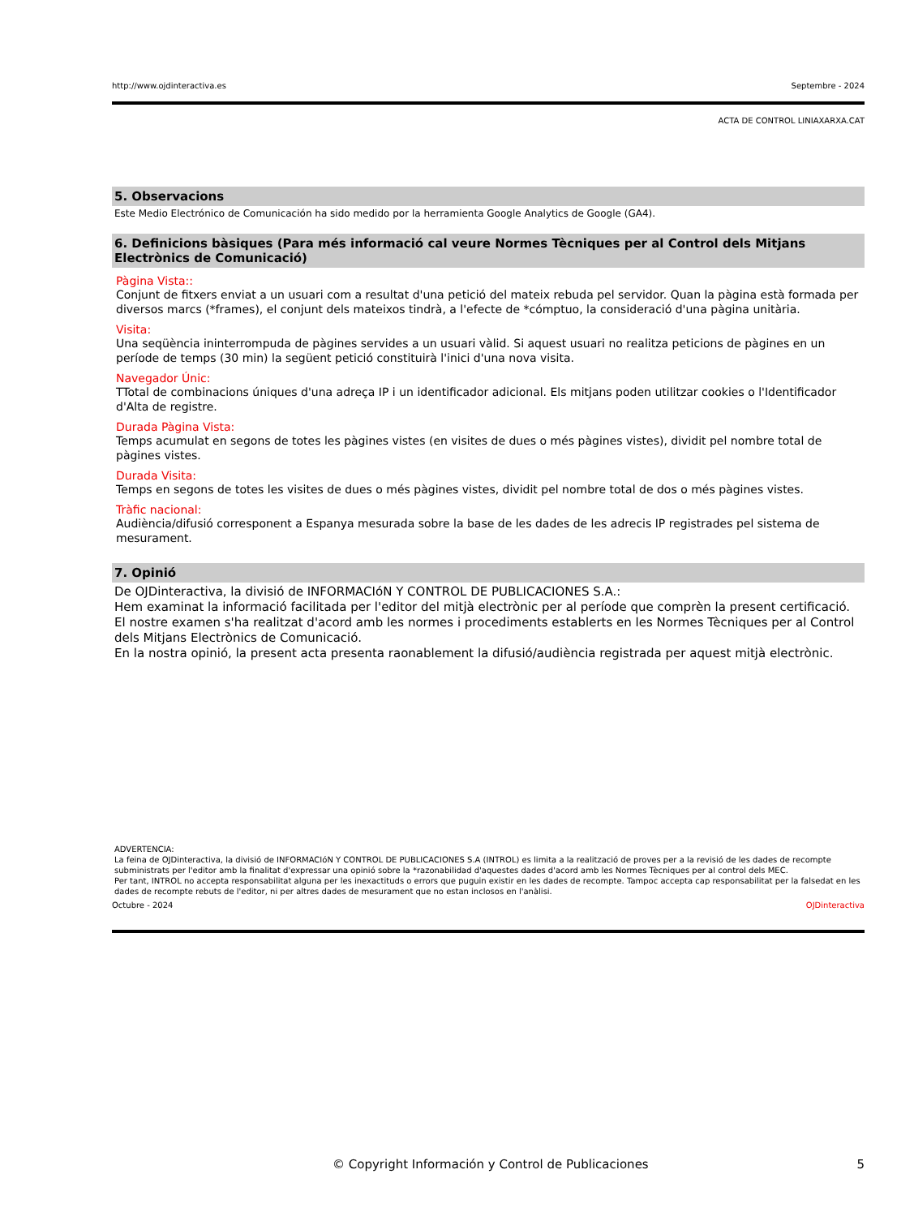http://www.ojdinteractiva.es Septembre - 2024
ACTA DE CONTROL LINIAXARXA.CAT
5. Observacions
Este Medio Electrónico de Comunicación ha sido medido por la herramienta Google Analytics de Google (GA4).
6. Definicions bàsiques (Para més informació cal veure Normes Tècniques per al Control dels Mitjans Electrònics de Comunicació)
Pàgina Vista::
Conjunt de fitxers enviat a un usuari com a resultat d'una petició del mateix rebuda pel servidor. Quan la pàgina està formada per diversos marcs (*frames), el conjunt dels mateixos tindrà, a l'efecte de *cómptuo, la consideració d'una pàgina unitària.
Visita:
Una seqüència ininterrompuda de pàgines servides a un usuari vàlid. Si aquest usuari no realitza peticions de pàgines en un període de temps (30 min) la següent petició constituirà l'inici d'una nova visita.
Navegador Únic:
TTotal de combinacions úniques d'una adreça IP i un identificador adicional. Els mitjans poden utilitzar cookies o l'Identificador d'Alta de registre.
Durada Pàgina Vista:
Temps acumulat en segons de totes les pàgines vistes (en visites de dues o més pàgines vistes), dividit pel nombre total de pàgines vistes.
Durada Visita:
Temps en segons de totes les visites de dues o més pàgines vistes, dividit pel nombre total de dos o més pàgines vistes.
Tràfic nacional:
Audiència/difusió corresponent a Espanya mesurada sobre la base de les dades de les adrecis IP registrades pel sistema de mesurament.
7. Opinió
De OJDinteractiva, la divisió de INFORMACIóN Y CONTROL DE PUBLICACIONES S.A.:
Hem examinat la informació facilitada per l'editor del mitjà electrònic per al període que comprèn la present certificació.
El nostre examen s'ha realitzat d'acord amb les normes i procediments establerts en les Normes Tècniques per al Control dels Mitjans Electrònics de Comunicació.
En la nostra opinió, la present acta presenta raonablement la difusió/audiència registrada per aquest mitjà electrònic.
ADVERTENCIA:
La feina de OJDinteractiva, la divisió de INFORMACIóN Y CONTROL DE PUBLICACIONES S.A (INTROL) es limita a la realització de proves per a la revisió de les dades de recompte subministrats per l'editor amb la finalitat d'expressar una opinió sobre la *razonabilidad d'aquestes dades d'acord amb les Normes Tècniques per al control dels MEC.
Per tant, INTROL no accepta responsabilitat alguna per les inexactituds o errors que puguin existir en les dades de recompte. Tampoc accepta cap responsabilitat per la falsedat en les dades de recompte rebuts de l'editor, ni per altres dades de mesurament que no estan inclosos en l'anàlisi.
Octubre - 2024 OJDinteractiva
© Copyright Información y Control de Publicaciones 5